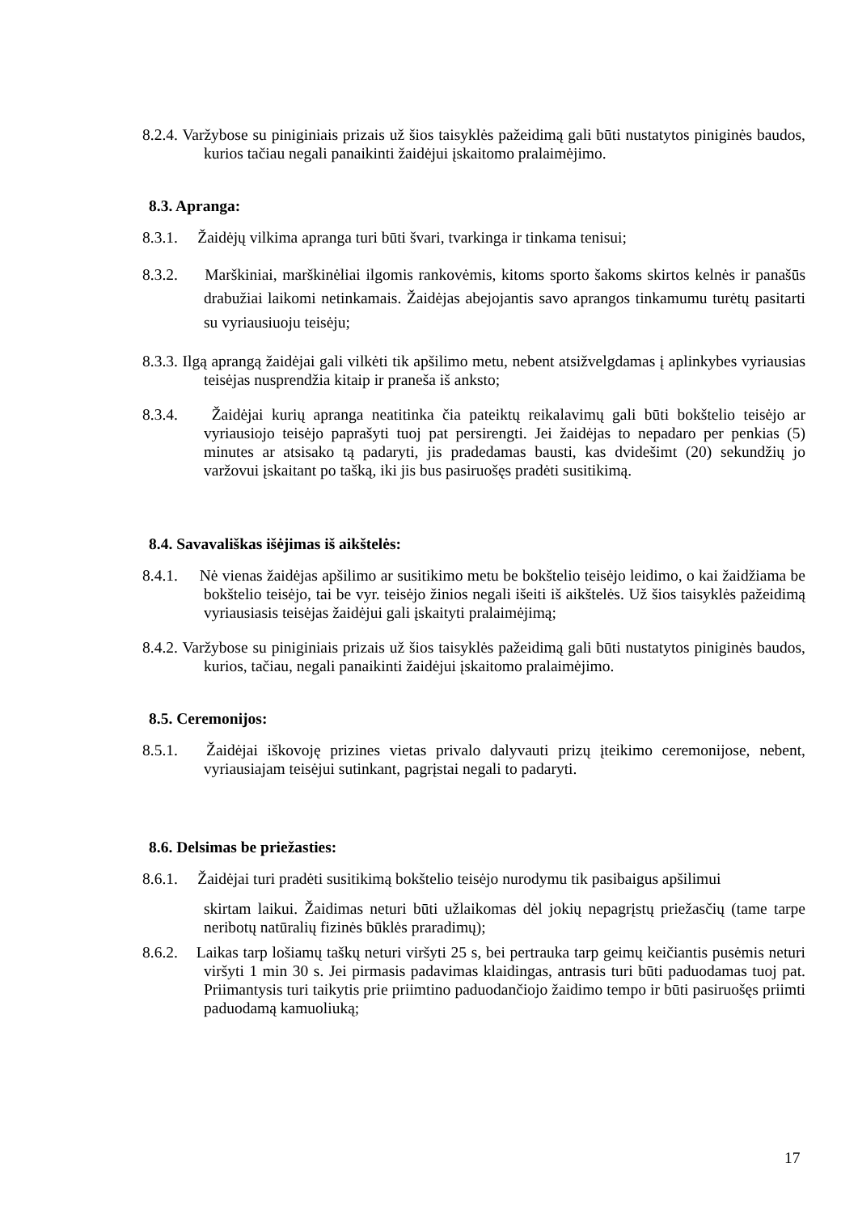8.2.4. Varžybose su piniginiais prizais už šios taisyklės pažeidimą gali būti nustatytos piniginės baudos, kurios tačiau negali panaikinti žaidėjui įskaitomo pralaimėjimo.
8.3. Apranga:
8.3.1. Žaidėjų vilkima apranga turi būti švari, tvarkinga ir tinkama tenisui;
8.3.2. Marškiniai, marškinėliai ilgomis rankovėmis, kitoms sporto šakoms skirtos kelnės ir panašūs drabužiai laikomi netinkamais. Žaidėjas abejojantis savo aprangos tinkamumu turėtų pasitarti su vyriausiuoju teisėju;
8.3.3. Ilgą aprangą žaidėjai gali vilkėti tik apšilimo metu, nebent atsižvelgdamas į aplinkybes vyriausias teisėjas nusprendžia kitaip ir praneša iš anksto;
8.3.4. Žaidėjai kurių apranga neatitinka čia pateiktų reikalavimų gali būti bokštelio teisėjo ar vyriausiojo teisėjo paprašyti tuoj pat persirengti. Jei žaidėjas to nepadaro per penkias (5) minutes ar atsisako tą padaryti, jis pradedamas bausti, kas dvidešimt (20) sekundžių jo varžovui įskaitant po tašką, iki jis bus pasiruošęs pradėti susitikimą.
8.4. Savavališkas išėjimas iš aikštelės:
8.4.1. Nė vienas žaidėjas apšilimo ar susitikimo metu be bokštelio teisėjo leidimo, o kai žaidžiama be bokštelio teisėjo, tai be vyr. teisėjo žinios negali išeiti iš aikštelės. Už šios taisyklės pažeidimą vyriausiasis teisėjas žaidėjui gali įskaityti pralaimėjimą;
8.4.2. Varžybose su piniginiais prizais už šios taisyklės pažeidimą gali būti nustatytos piniginės baudos, kurios, tačiau, negali panaikinti žaidėjui įskaitomo pralaimėjimo.
8.5. Ceremonijos:
8.5.1. Žaidėjai iškovoję prizines vietas privalo dalyvauti prizų įteikimo ceremonijose, nebent, vyriausiajam teisėjui sutinkant, pagrįstai negali to padaryti.
8.6. Delsimas be priežasties:
8.6.1. Žaidėjai turi pradėti susitikimą bokštelio teisėjo nurodymu tik pasibaigus apšilimui
skirtam laikui. Žaidimas neturi būti užlaikomas dėl jokių nepagrįstų priežasčių (tame tarpe neribotų natūralių fizinės būklės praradimų);
8.6.2. Laikas tarp lošiamų taškų neturi viršyti 25 s, bei pertrauka tarp geimų keičiantis pusėmis neturi viršyti 1 min 30 s. Jei pirmasis padavimas klaidingas, antrasis turi būti paduodamas tuoj pat. Priimantysis turi taikytis prie priimtino paduodančiojo žaidimo tempo ir būti pasiruošęs priimti paduodamą kamuoliuką;
17